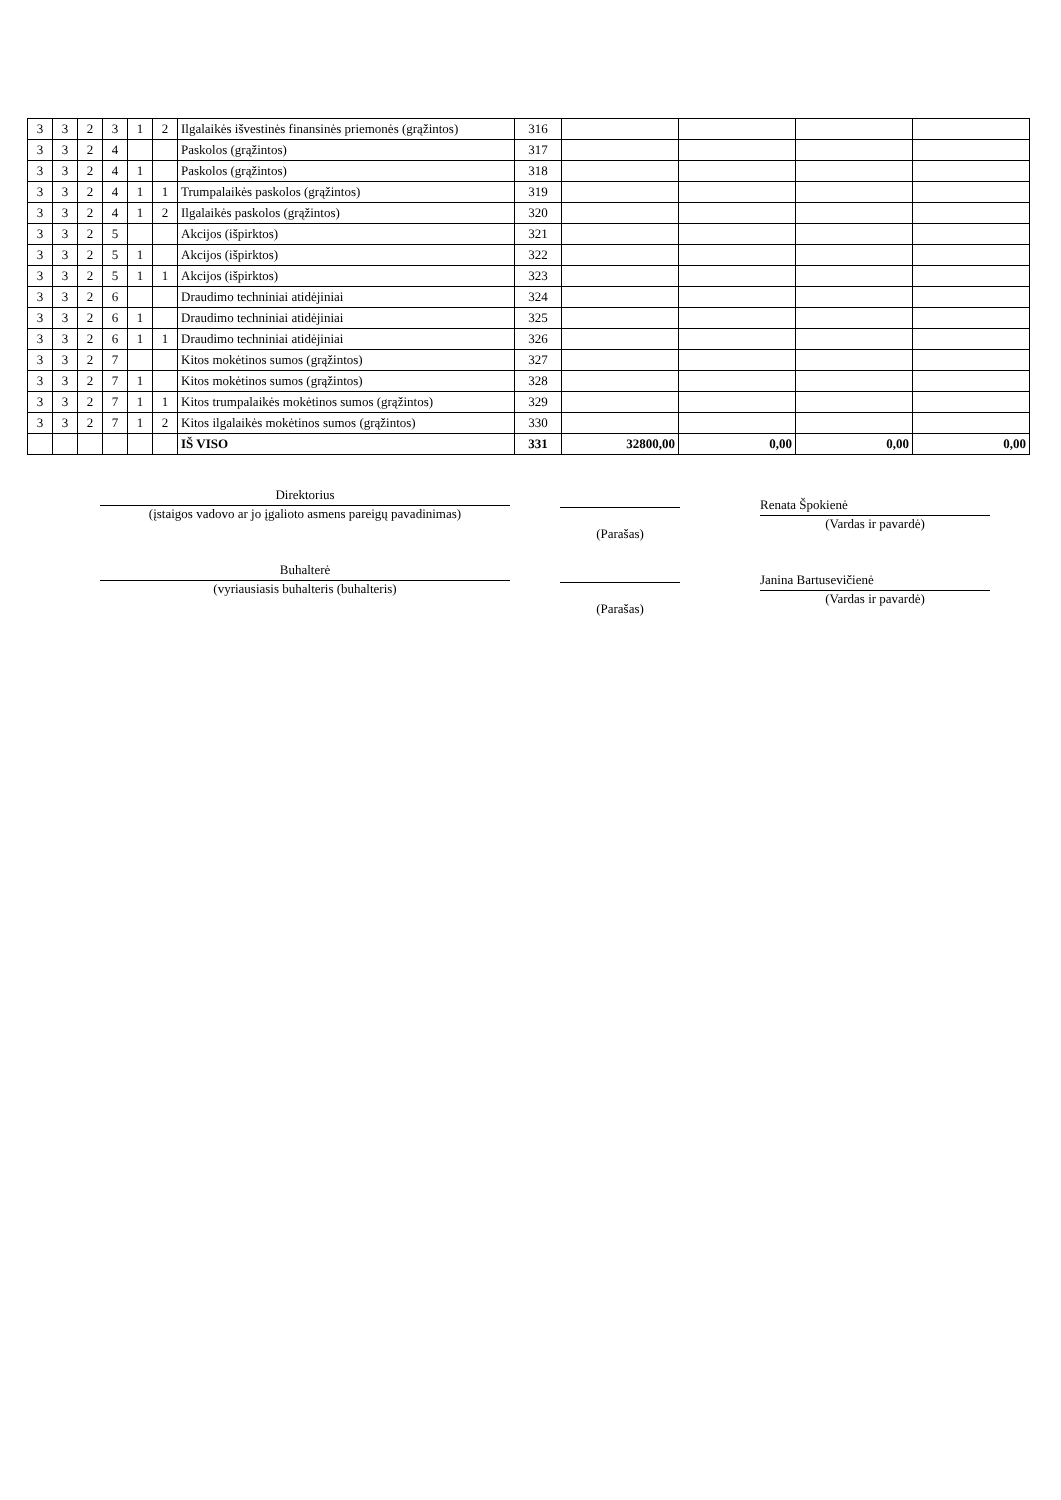| 3 | 3 | 2 | 3 | 1 | 2 | Ilgalaikės išvestinės finansinės priemonės (grąžintos) | 316 | | | | |
| 3 | 3 | 2 | 4 | | | Paskolos (grąžintos) | 317 | | | | |
| 3 | 3 | 2 | 4 | 1 | | Paskolos (grąžintos) | 318 | | | | |
| 3 | 3 | 2 | 4 | 1 | 1 | Trumpalaikės paskolos (grąžintos) | 319 | | | | |
| 3 | 3 | 2 | 4 | 1 | 2 | Ilgalaikės paskolos (grąžintos) | 320 | | | | |
| 3 | 3 | 2 | 5 | | | Akcijos (išpirktos) | 321 | | | | |
| 3 | 3 | 2 | 5 | 1 | | Akcijos (išpirktos) | 322 | | | | |
| 3 | 3 | 2 | 5 | 1 | 1 | Akcijos (išpirktos) | 323 | | | | |
| 3 | 3 | 2 | 6 | | | Draudimo techniniai atidėjiniai | 324 | | | | |
| 3 | 3 | 2 | 6 | 1 | | Draudimo techniniai atidėjiniai | 325 | | | | |
| 3 | 3 | 2 | 6 | 1 | 1 | Draudimo techniniai atidėjiniai | 326 | | | | |
| 3 | 3 | 2 | 7 | | | Kitos mokėtinos sumos (grąžintos) | 327 | | | | |
| 3 | 3 | 2 | 7 | 1 | | Kitos mokėtinos sumos (grąžintos) | 328 | | | | |
| 3 | 3 | 2 | 7 | 1 | 1 | Kitos trumpalaikės mokėtinos sumos (grąžintos) | 329 | | | | |
| 3 | 3 | 2 | 7 | 1 | 2 | Kitos ilgalaikės mokėtinos sumos (grąžintos) | 330 | | | | |
| | | | | | | IŠ VISO | 331 | 32800,00 | 0,00 | 0,00 | 0,00 |
Direktorius
(įstaigos vadovo ar jo įgalioto asmens pareigų pavadinimas)
(Parašas)
Renata Špokienė
(Vardas ir pavardė)
Buhalterė
(vyriausiasis buhalteris (buhalteris)
(Parašas)
Janina Bartusevičienė
(Vardas ir pavardė)